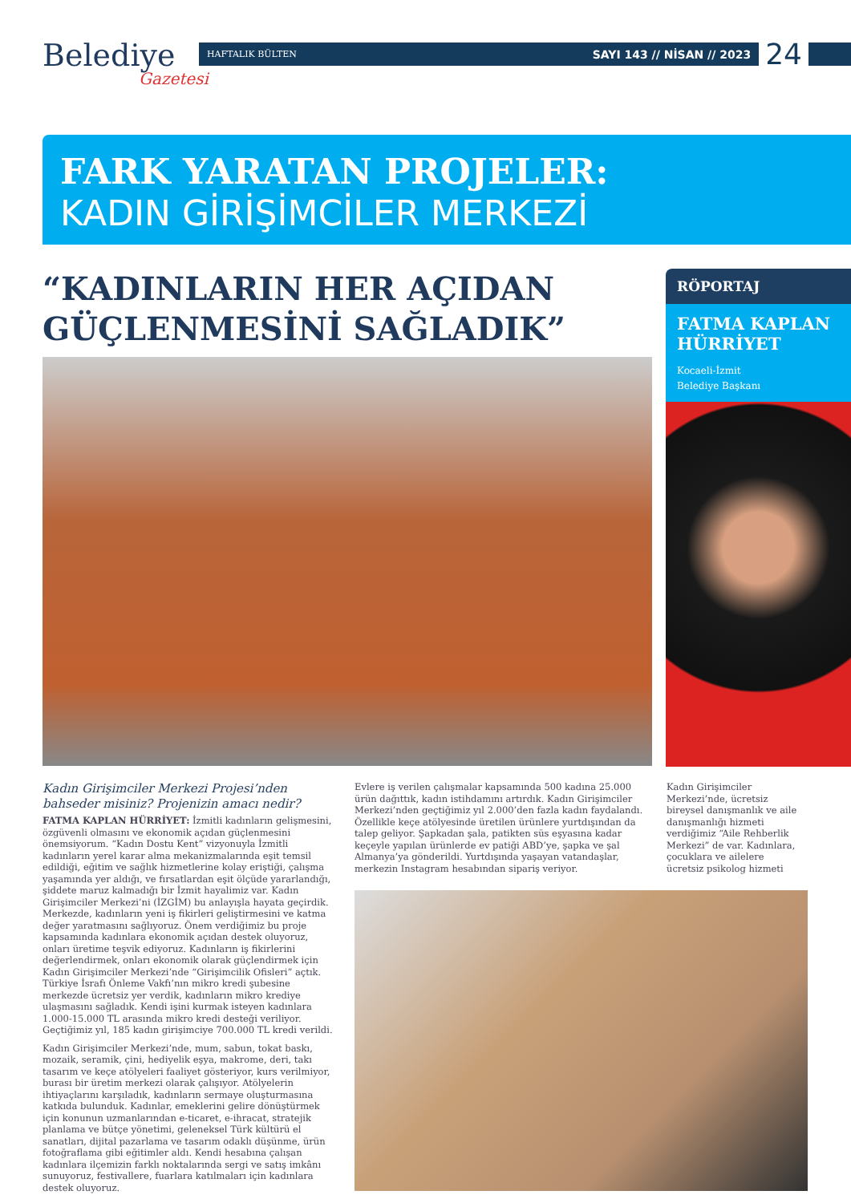Belediye
Gazetesi
HAFTALIK BÜLTEN SAYI 143 // NİSAN // 2023
24
FARK YARATAN PROJELER:
KADIN GİRİŞİMCİLER MERKEZİ
“KADINLARIN HER AÇIDAN GÜÇLENMESİNİ SAĞLADIK”
RÖPORTAJ
FATMA KAPLAN HÜRRİYET
Kocaeli-İzmit
Belediye Başkanı
Kadın Girişimciler Merkezi Projesi’nden bahseder misiniz? Projenizin amacı nedir?
FATMA KAPLAN HÜRRİYET: İzmitli kadınların gelişmesini, özgüvenli olmasını ve ekonomik açıdan güçlenmesini önemsiyorum. “Kadın Dostu Kent” vizyonuyla İzmitli kadınların yerel karar alma mekanizmalarında eşit temsil edildiği, eğitim ve sağlık hizmetlerine kolay eriştiği, çalışma yaşamında yer aldığı, ve fırsatlardan eşit ölçüde yararlandığı, şiddete maruz kalmadığı bir İzmit hayalimiz var. Kadın Girişimciler Merkezi’ni (İZGİM) bu anlayışla hayata geçirdik. Merkezde, kadınların yeni iş fikirleri geliştirmesini ve katma değer yaratmasını sağlıyoruz. Önem verdiğimiz bu proje kapsamında kadınlara ekonomik açıdan destek oluyoruz, onları üretime teşvik ediyoruz. Kadınların iş fikirlerini değerlendirmek, onları ekonomik olarak güçlendirmek için Kadın Girişimciler Merkezi’nde “Girişimcilik Ofisleri” açtık. Türkiye İsrafı Önleme Vakfı’nın mikro kredi şubesine merkezde ücretsiz yer verdik, kadınların mikro krediye ulaşmasını sağladık. Kendi işini kurmak isteyen kadınlara 1.000-15.000 TL arasında mikro kredi desteği veriliyor. Geçtiğimiz yıl, 185 kadın girişimciye 700.000 TL kredi verildi.
Kadın Girişimciler Merkezi’nde, mum, sabun, tokat baskı, mozaik, seramik, çini, hediyelik eşya, makrome, deri, takı tasarım ve keçe atölyeleri faaliyet gösteriyor, kurs verilmiyor, burası bir üretim merkezi olarak çalışıyor. Atölyelerin ihtiyaçlarını karşıladık, kadınların sermaye oluşturmasına katkıda bulunduk. Kadınlar, emeklerini gelire dönüştürmek için konunun uzmanlarından e-ticaret, e-ihracat, stratejik planlama ve bütçe yönetimi, geleneksel Türk kültürü el sanatları, dijital pazarlama ve tasarım odaklı düşünme, ürün fotoğraflama gibi eğitimler aldı. Kendi hesabına çalışan kadınlara ilçemizin farklı noktalarında sergi ve satış imkânı sunuyoruz, festivallere, fuarlara katılmaları için kadınlara destek oluyoruz.
Evlere iş verilen çalışmalar kapsamında 500 kadına 25.000 ürün dağıttık, kadın istihdamını artırdık. Kadın Girişimciler Merkezi’nden geçtiğimiz yıl 2.000’den fazla kadın faydalandı. Özellikle keçe atölyesinde üretilen ürünlere yurtdışından da talep geliyor. Şapkadan şala, patikten süs eşyasına kadar keçeyle yapılan ürünlerde ev patiği ABD’ye, şapka ve şal Almanya’ya gönderildi. Yurtdışında yaşayan vatandaşlar, merkezin Instagram hesabından sipariş veriyor.
Kadın Girişimciler Merkezi’nde, ücretsiz bireysel danışmanlık ve aile danışmanlığı hizmeti verdiğimiz “Aile Rehberlik Merkezi” de var. Kadınlara, çocuklara ve ailelere ücretsiz psikolog hizmeti